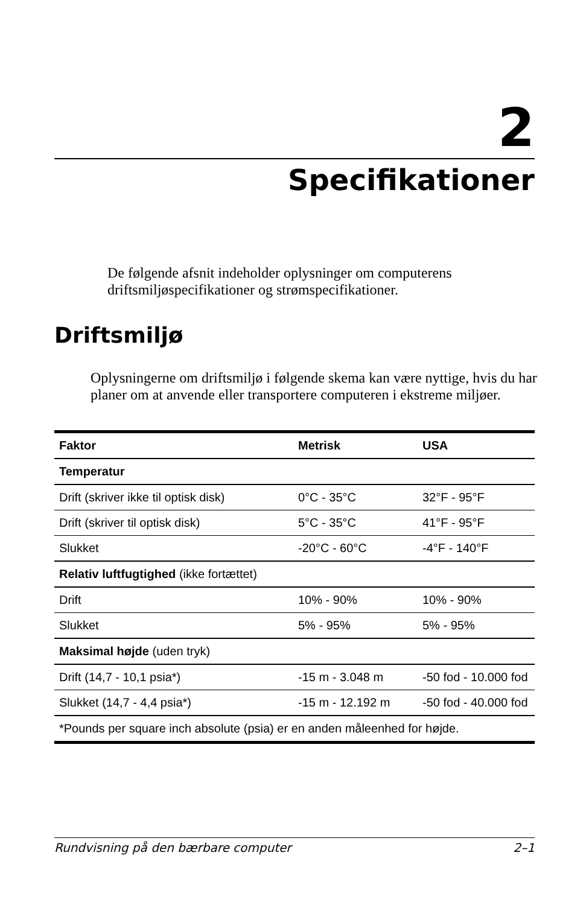2
Specifikationer
De følgende afsnit indeholder oplysninger om computerens driftsmiljøspecifikationer og strømspecifikationer.
Driftsmiljø
Oplysningerne om driftsmiljø i følgende skema kan være nyttige, hvis du har planer om at anvende eller transportere computeren i ekstreme miljøer.
| Faktor | Metrisk | USA |
| --- | --- | --- |
| Temperatur | | |
| Drift (skriver ikke til optisk disk) | 0°C - 35°C | 32°F - 95°F |
| Drift (skriver til optisk disk) | 5°C - 35°C | 41°F - 95°F |
| Slukket | -20°C - 60°C | -4°F - 140°F |
| Relativ luftfugtighed (ikke fortættet) | | |
| Drift | 10% - 90% | 10% - 90% |
| Slukket | 5% - 95% | 5% - 95% |
| Maksimal højde (uden tryk) | | |
| Drift (14,7 - 10,1 psia*) | -15 m - 3.048 m | -50 fod - 10.000 fod |
| Slukket (14,7 - 4,4 psia*) | -15 m - 12.192 m | -50 fod - 40.000 fod |
| *Pounds per square inch absolute (psia) er en anden måleenhed for højde. | | |
Rundvisning på den bærbare computer 2–1